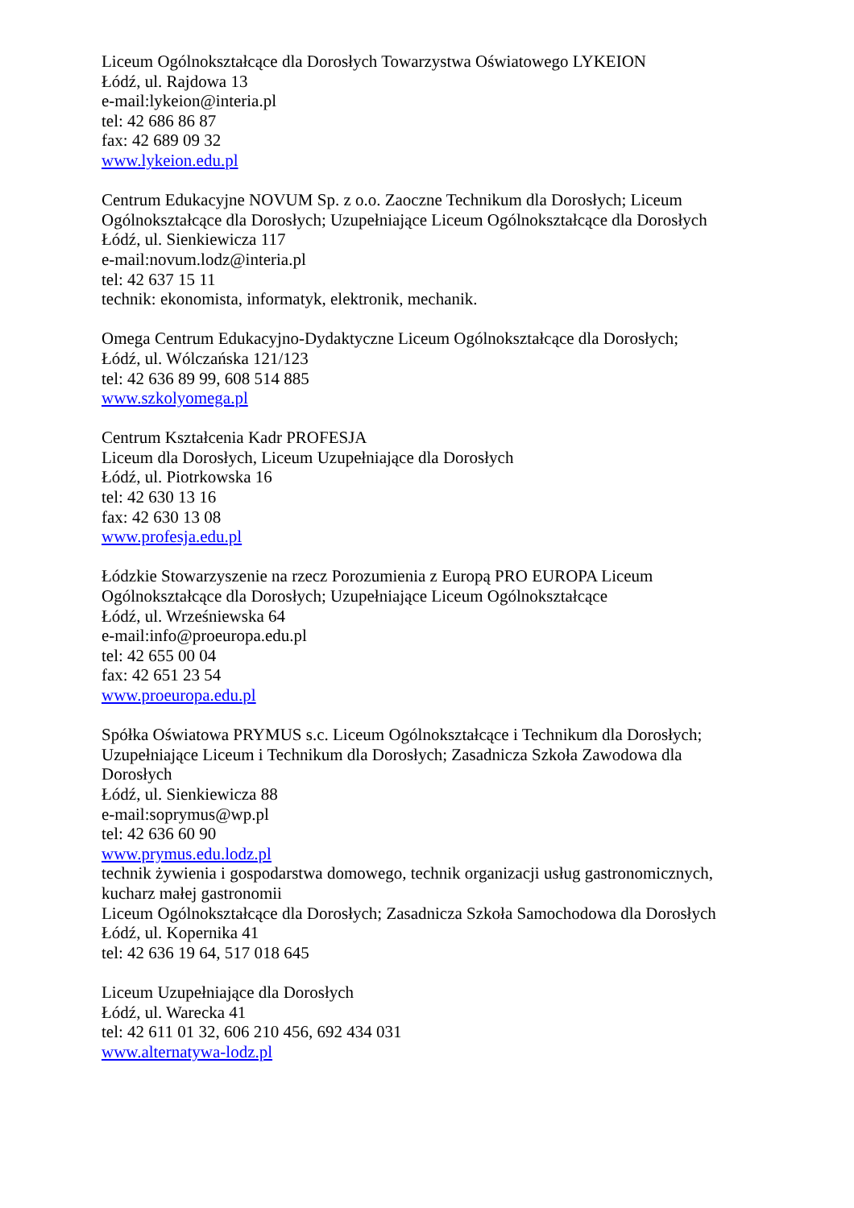Liceum Ogólnokształcące dla Dorosłych Towarzystwa Oświatowego LYKEION
Łódź, ul. Rajdowa 13
e-mail:lykeion@interia.pl
tel: 42 686 86 87
fax: 42 689 09 32
www.lykeion.edu.pl
Centrum Edukacyjne NOVUM Sp. z o.o. Zaoczne Technikum dla Dorosłych; Liceum Ogólnokształcące dla Dorosłych; Uzupełniające Liceum Ogólnokształcące dla Dorosłych
Łódź, ul. Sienkiewicza 117
e-mail:novum.lodz@interia.pl
tel: 42 637 15 11
technik: ekonomista, informatyk, elektronik, mechanik.
Omega Centrum Edukacyjno-Dydaktyczne Liceum Ogólnokształcące dla Dorosłych;
Łódź, ul. Wólczańska 121/123
tel: 42 636 89 99, 608 514 885
www.szkolyomega.pl
Centrum Kształcenia Kadr PROFESJA
Liceum dla Dorosłych, Liceum Uzupełniające dla Dorosłych
Łódź, ul. Piotrkowska 16
tel: 42 630 13 16
fax: 42 630 13 08
www.profesja.edu.pl
Łódzkie Stowarzyszenie na rzecz Porozumienia z Europą PRO EUROPA Liceum Ogólnokształcące dla Dorosłych; Uzupełniające Liceum Ogólnokształcące
Łódź, ul. Wrześniewska 64
e-mail:info@proeuropa.edu.pl
tel: 42 655 00 04
fax: 42 651 23 54
www.proeuropa.edu.pl
Spółka Oświatowa PRYMUS s.c. Liceum Ogólnokształcące i Technikum dla Dorosłych; Uzupełniające Liceum i Technikum dla Dorosłych; Zasadnicza Szkoła Zawodowa dla Dorosłych
Łódź, ul. Sienkiewicza 88
e-mail:soprymus@wp.pl
tel: 42 636 60 90
www.prymus.edu.lodz.pl
technik żywienia i gospodarstwa domowego, technik organizacji usług gastronomicznych, kucharz małej gastronomii
Liceum Ogólnokształcące dla Dorosłych; Zasadnicza Szkoła Samochodowa dla Dorosłych
Łódź, ul. Kopernika 41
tel: 42 636 19 64, 517 018 645
Liceum Uzupełniające dla Dorosłych
Łódź, ul. Warecka 41
tel: 42 611 01 32, 606 210 456, 692 434 031
www.alternatywa-lodz.pl